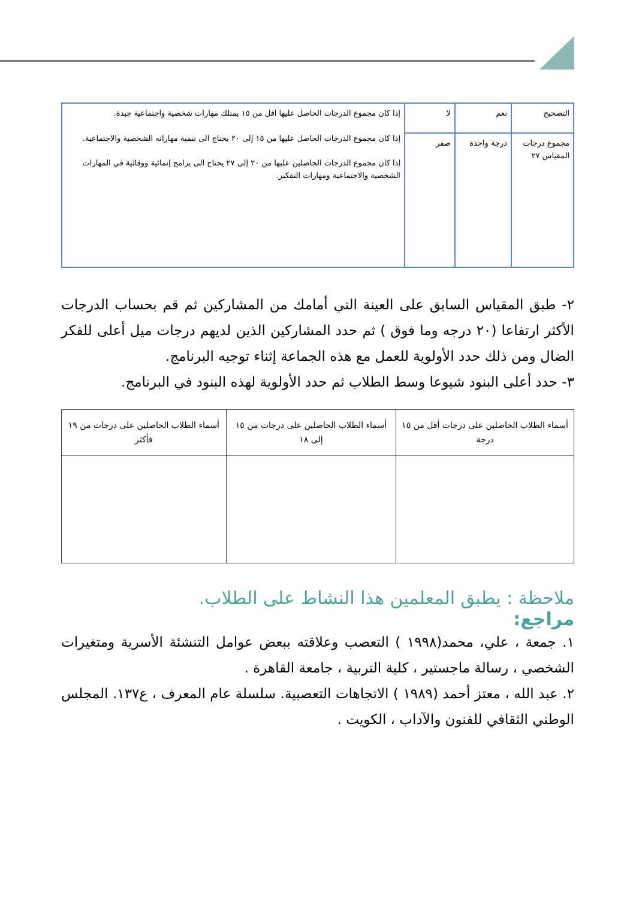| التصحيح | نعم | لا | إذا كان مجموع الدرجات الحاصل عليها اقل من ١٥ يمتلك مهارات شخصية واجتماعية جيدة. إذا كان مجموع الدرجات الحاصل عليها من ١٥ إلى ٢٠ يحتاج الى تنمية مهاراته الشخصية والاجتماعية. إذا كان مجموع الدرجات الحاصلين عليها من ٢٠ إلى ٢٧ يحتاج الى برامج إنمائية ووقائية في المهارات الشخصية والاجتماعية ومهارات التفكير. |
| مجموع درجات المقياس ٢٧ | درجة واحدة | صفر | |
٢- طبق المقياس السابق على العينة التي أمامك من المشاركين ثم قم بحساب الدرجات الأكثر ارتفاعا (٢٠ درجه وما فوق ) ثم حدد المشاركين الذين لديهم درجات ميل أعلى للفكر الضال ومن ذلك حدد الأولوية للعمل مع هذه الجماعة إثناء توجيه البرنامج.
٣- حدد أعلى البنود شيوعا وسط الطلاب ثم حدد الأولوية لهذه البنود في البرنامج.
| أسماء الطلاب الحاصلين على درجات أقل من ١٥ درجة | أسماء الطلاب الحاصلين على درجات من ١٥ إلى ١٨ | أسماء الطلاب الحاصلين على درجات من ١٩ فأكثر |
ملاحظة : يطبق المعلمين هذا النشاط على الطلاب.
مراجع:
١. جمعة ، علي، محمد(١٩٩٨ ) التعصب وعلاقته ببعض عوامل التنشئة الأسرية ومتغيرات الشخصي ، رسالة ماجستير ، كلية التربية ، جامعة القاهرة .
٢. عبد الله ، معتز أحمد (١٩٨٩ ) الاتجاهات التعصبية. سلسلة عام المعرف ، ع١٣٧. المجلس الوطني الثقافي للفنون والآداب ، الكويت .